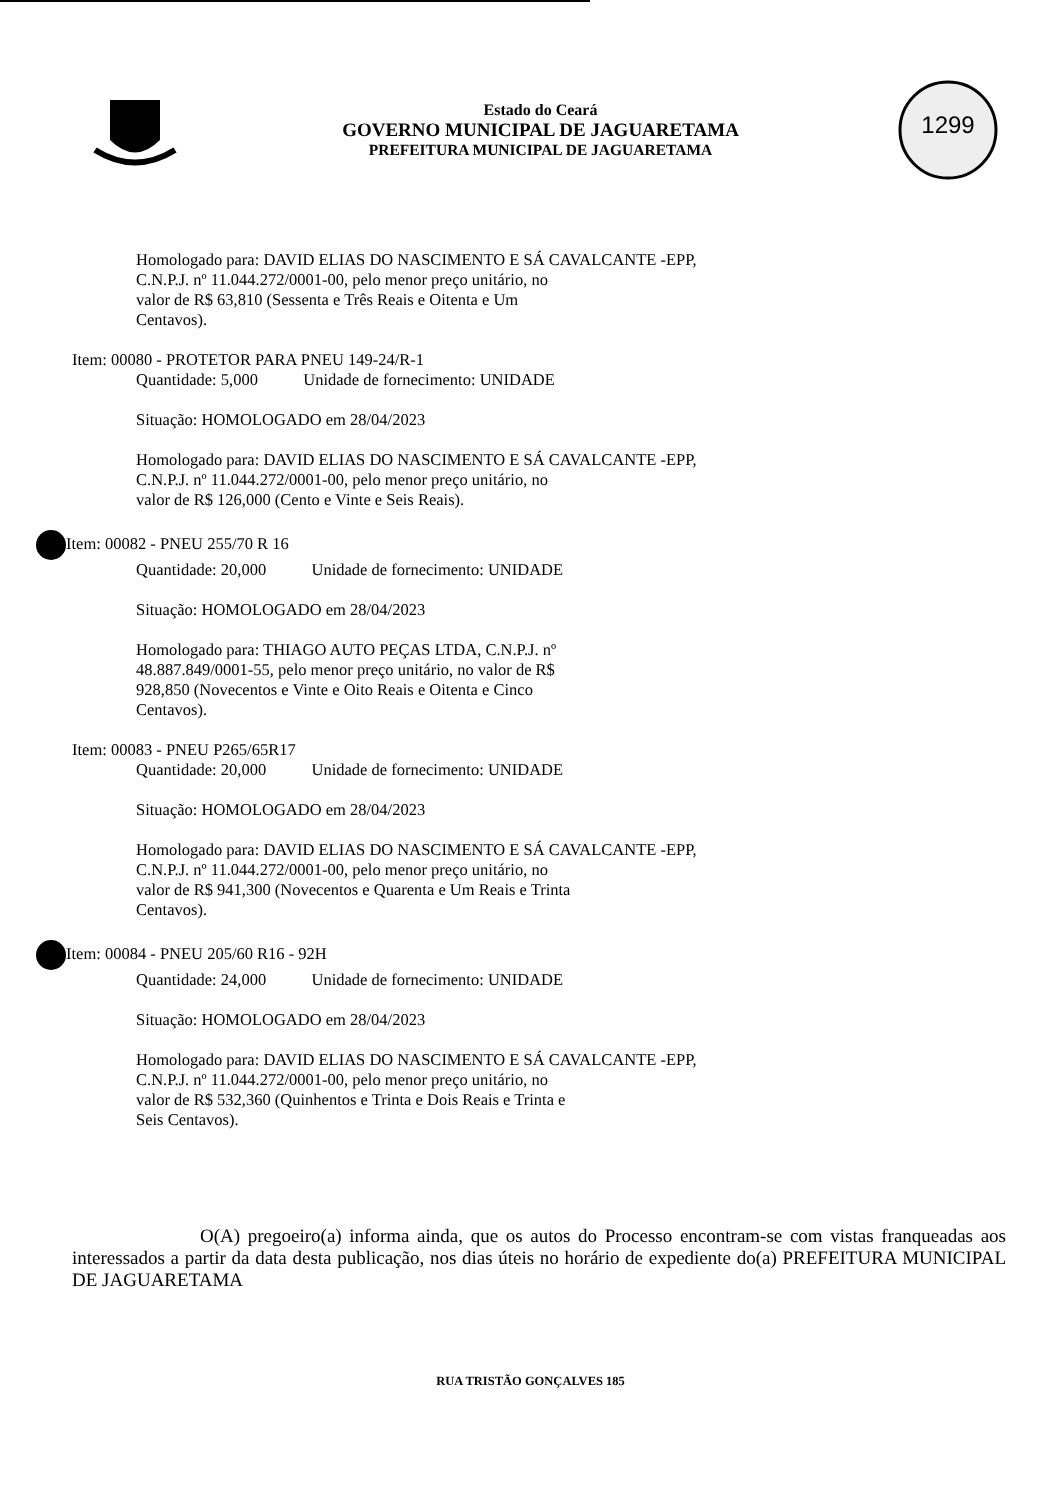Estado do Ceará
GOVERNO MUNICIPAL DE JAGUARETAMA
PREFEITURA MUNICIPAL DE JAGUARETAMA
1299
Homologado para: DAVID ELIAS DO NASCIMENTO E SÁ CAVALCANTE -EPP,
C.N.P.J. nº 11.044.272/0001-00, pelo menor preço unitário, no
valor de R$ 63,810 (Sessenta e Três Reais e Oitenta e Um
Centavos).
Item: 00080 - PROTETOR PARA PNEU 149-24/R-1
Quantidade: 5,000 Unidade de fornecimento: UNIDADE
Situação: HOMOLOGADO em 28/04/2023
Homologado para: DAVID ELIAS DO NASCIMENTO E SÁ CAVALCANTE -EPP,
C.N.P.J. nº 11.044.272/0001-00, pelo menor preço unitário, no
valor de R$ 126,000 (Cento e Vinte e Seis Reais).
Item: 00082 - PNEU 255/70 R 16
Quantidade: 20,000 Unidade de fornecimento: UNIDADE
Situação: HOMOLOGADO em 28/04/2023
Homologado para: THIAGO AUTO PEÇAS LTDA, C.N.P.J. nº
48.887.849/0001-55, pelo menor preço unitário, no valor de R$
928,850 (Novecentos e Vinte e Oito Reais e Oitenta e Cinco
Centavos).
Item: 00083 - PNEU P265/65R17
Quantidade: 20,000 Unidade de fornecimento: UNIDADE
Situação: HOMOLOGADO em 28/04/2023
Homologado para: DAVID ELIAS DO NASCIMENTO E SÁ CAVALCANTE -EPP,
C.N.P.J. nº 11.044.272/0001-00, pelo menor preço unitário, no
valor de R$ 941,300 (Novecentos e Quarenta e Um Reais e Trinta
Centavos).
Item: 00084 - PNEU 205/60 R16 - 92H
Quantidade: 24,000 Unidade de fornecimento: UNIDADE
Situação: HOMOLOGADO em 28/04/2023
Homologado para: DAVID ELIAS DO NASCIMENTO E SÁ CAVALCANTE -EPP,
C.N.P.J. nº 11.044.272/0001-00, pelo menor preço unitário, no
valor de R$ 532,360 (Quinhentos e Trinta e Dois Reais e Trinta e
Seis Centavos).
O(A) pregoeiro(a) informa ainda, que os autos do Processo encontram-se com vistas franqueadas aos interessados a partir da data desta publicação, nos dias úteis no horário de expediente do(a) PREFEITURA MUNICIPAL DE JAGUARETAMA
RUA TRISTÃO GONÇALVES 185